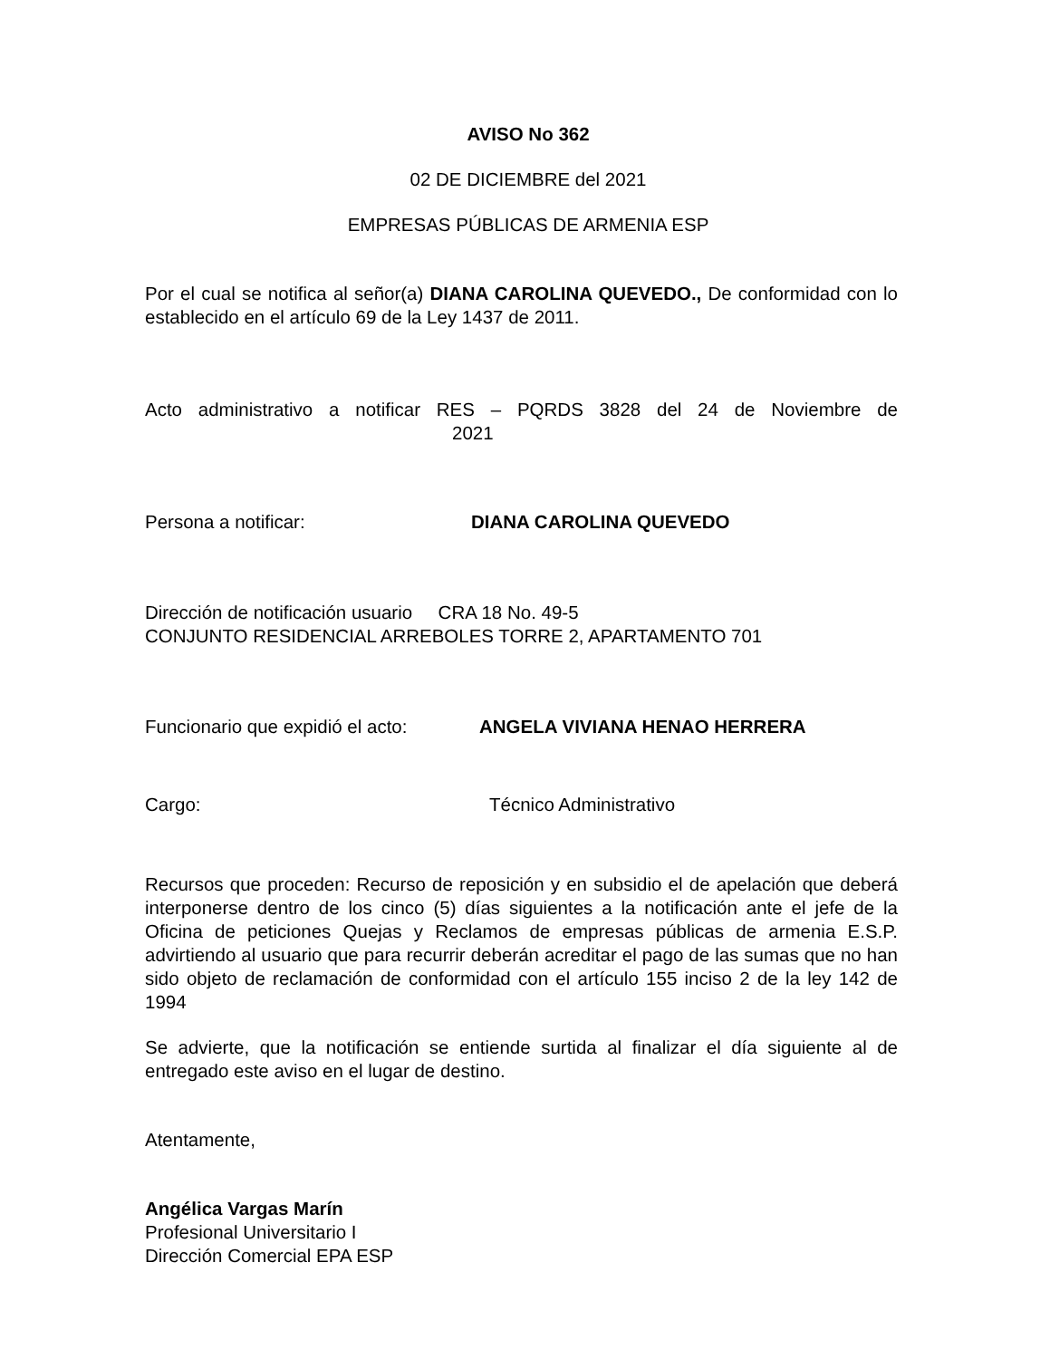AVISO No 362
02 DE DICIEMBRE del 2021
EMPRESAS PÚBLICAS DE ARMENIA ESP
Por el cual se notifica al señor(a) DIANA CAROLINA QUEVEDO., De conformidad con lo establecido en el artículo 69 de la Ley 1437 de 2011.
Acto administrativo a notificar RES – PQRDS 3828 del 24 de Noviembre de
2021
Persona a notificar: DIANA CAROLINA QUEVEDO
Dirección de notificación usuario CRA 18 No. 49-5
CONJUNTO RESIDENCIAL ARREBOLES TORRE 2, APARTAMENTO 701
Funcionario que expidió el acto: ANGELA VIVIANA HENAO HERRERA
Cargo: Técnico Administrativo
Recursos que proceden: Recurso de reposición y en subsidio el de apelación que deberá interponerse dentro de los cinco (5) días siguientes a la notificación ante el jefe de la Oficina de peticiones Quejas y Reclamos de empresas públicas de armenia E.S.P. advirtiendo al usuario que para recurrir deberán acreditar el pago de las sumas que no han sido objeto de reclamación de conformidad con el artículo 155 inciso 2 de la ley 142 de 1994
Se advierte, que la notificación se entiende surtida al finalizar el día siguiente al de entregado este aviso en el lugar de destino.
Atentamente,
Angélica Vargas Marín
Profesional Universitario I
Dirección Comercial EPA ESP